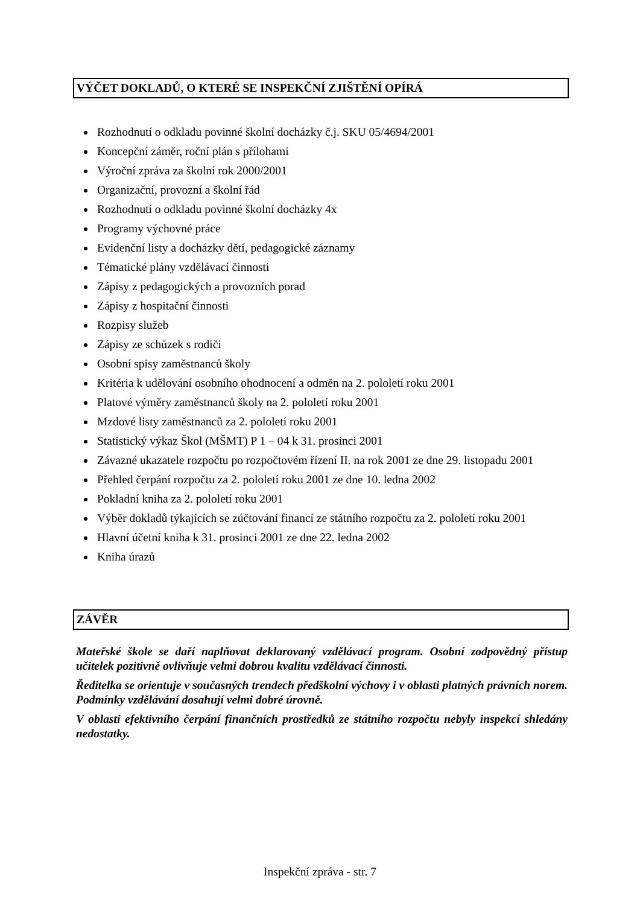VÝČET DOKLADŮ, O KTERÉ SE INSPEKČNÍ ZJIŠTĚNÍ OPÍRÁ
Rozhodnutí o odkladu povinné školní docházky č.j. SKU 05/4694/2001
Koncepční záměr, roční plán s přílohami
Výroční zpráva za školní rok 2000/2001
Organizační, provozní a školní řád
Rozhodnutí o odkladu povinné školní docházky 4x
Programy výchovné práce
Evidenční listy a docházky dětí, pedagogické záznamy
Tématické plány vzdělávací činnosti
Zápisy z pedagogických a provozních porad
Zápisy z hospitační činnosti
Rozpisy služeb
Zápisy ze schůzek s rodiči
Osobní spisy zaměstnanců školy
Kritéria k udělování osobního ohodnocení a odměn na 2. pololetí roku 2001
Platové výměry zaměstnanců školy na 2. pololetí roku 2001
Mzdové listy zaměstnanců za 2. pololetí roku 2001
Statistický výkaz Škol (MŠMT) P 1 – 04 k 31. prosinci 2001
Závazné ukazatele rozpočtu po rozpočtovém řízení II. na rok 2001 ze dne 29. listopadu 2001
Přehled čerpání rozpočtu za 2. pololetí roku 2001 ze dne 10. ledna 2002
Pokladní kniha za 2. pololetí roku 2001
Výběr dokladů týkajících se zúčtování financí ze státního rozpočtu za 2. pololetí roku 2001
Hlavní účetní kniha k 31. prosinci 2001 ze dne 22. ledna 2002
Kniha úrazů
ZÁVĚR
Mateřské škole se daří naplňovat deklarovaný vzdělávací program. Osobní zodpovědný přístup učitelek pozitivně ovlivňuje velmi dobrou kvalitu vzdělávací činnosti.
Ředitelka se orientuje v současných trendech předškolní výchovy i v oblasti platných právních norem. Podmínky vzdělávání dosahují velmi dobré úrovně.
V oblasti efektivního čerpání finančních prostředků ze státního rozpočtu nebyly inspekcí shledány nedostatky.
Inspekční zpráva - str. 7